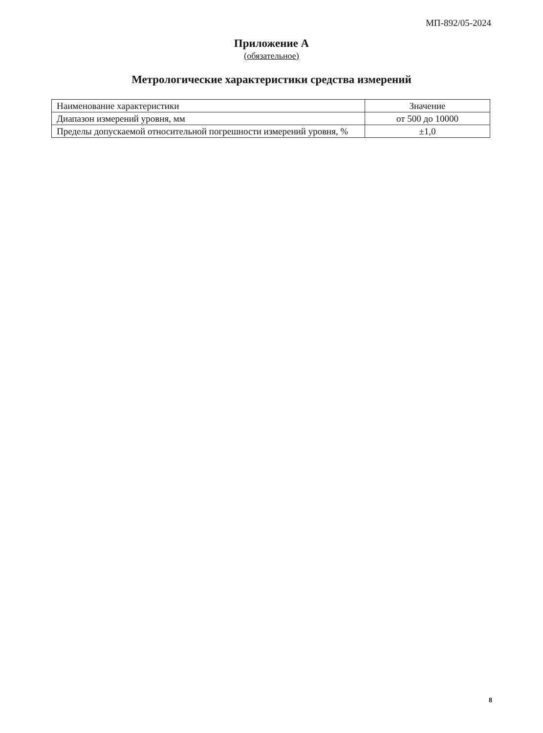МП-892/05-2024
Приложение А
(обязательное)
Метрологические характеристики средства измерений
| Наименование характеристики | Значение |
| --- | --- |
| Диапазон измерений уровня, мм | от 500 до 10000 |
| Пределы допускаемой относительной погрешности измерений уровня, % | ±1,0 |
8